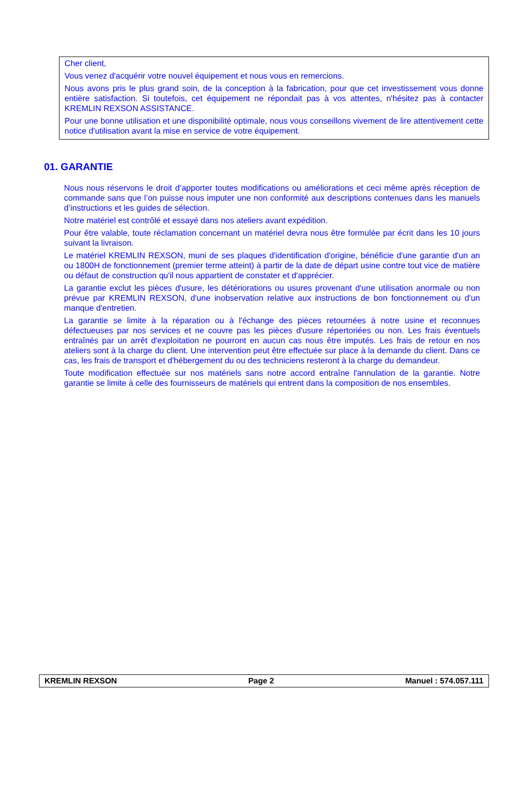Cher client,
Vous venez d'acquérir votre nouvel équipement et nous vous en remercions.
Nous avons pris le plus grand soin, de la conception à la fabrication, pour que cet investissement vous donne entière satisfaction. Si toutefois, cet équipement ne répondait pas à vos attentes, n'hésitez pas à contacter KREMLIN REXSON ASSISTANCE.
Pour une bonne utilisation et une disponibilité optimale, nous vous conseillons vivement de lire attentivement cette notice d'utilisation avant la mise en service de votre équipement.
01. GARANTIE
Nous nous réservons le droit d’apporter toutes modifications ou améliorations et ceci même après réception de commande sans que l’on puisse nous imputer une non conformité aux descriptions contenues dans les manuels d’instructions et les guides de sélection.
Notre matériel est contrôlé et essayé dans nos ateliers avant expédition.
Pour être valable, toute réclamation concernant un matériel devra nous être formulée par écrit dans les 10 jours suivant la livraison.
Le matériel KREMLIN REXSON, muni de ses plaques d'identification d'origine, bénéficie d'une garantie d'un an ou 1800H de fonctionnement (premier terme atteint) à partir de la date de départ usine contre tout vice de matière ou défaut de construction qu'il nous appartient de constater et d'apprécier.
La garantie exclut les pièces d'usure, les détériorations ou usures provenant d'une utilisation anormale ou non prévue par KREMLIN REXSON, d'une inobservation relative aux instructions de bon fonctionnement ou d'un manque d'entretien.
La garantie se limite à la réparation ou à l'échange des pièces retournées à notre usine et reconnues défectueuses par nos services et ne couvre pas les pièces d'usure répertoriées ou non. Les frais éventuels entraînés par un arrêt d'exploitation ne pourront en aucun cas nous être imputés. Les frais de retour en nos ateliers sont à la charge du client. Une intervention peut être effectuée sur place à la demande du client. Dans ce cas, les frais de transport et d'hébergement du ou des techniciens resteront à la charge du demandeur.
Toute modification effectuée sur nos matériels sans notre accord entraîne l'annulation de la garantie. Notre garantie se limite à celle des fournisseurs de matériels qui entrent dans la composition de nos ensembles.
KREMLIN REXSON Page 2 Manuel : 574.057.111